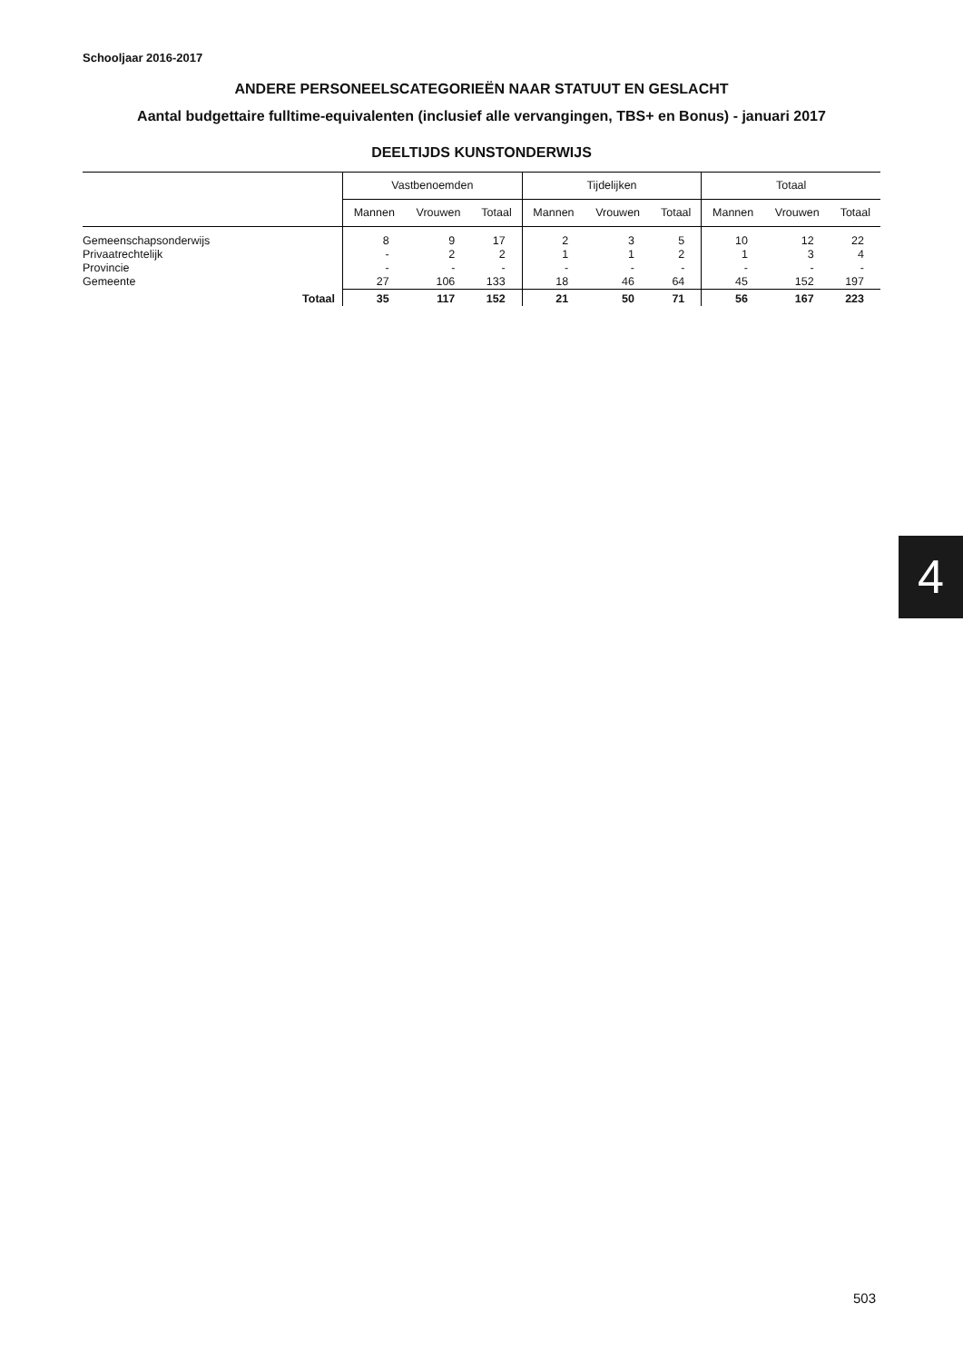Schooljaar 2016-2017
ANDERE PERSONEELSCATEGORIEËN NAAR STATUUT EN GESLACHT
Aantal budgettaire fulltime-equivalenten (inclusief alle vervangingen, TBS+ en Bonus) - januari 2017
DEELTIJDS KUNSTONDERWIJS
| | Vastbenoemden | | | Tijdelijken | | | Totaal | | |
| --- | --- | --- | --- | --- | --- | --- | --- | --- | --- |
| | Mannen | Vrouwen | Totaal | Mannen | Vrouwen | Totaal | Mannen | Vrouwen | Totaal |
| Gemeenschapsonderwijs | 8 | 9 | 17 | 2 | 3 | 5 | 10 | 12 | 22 |
| Privaatrechtelijk | - | 2 | 2 | 1 | 1 | 2 | 1 | 3 | 4 |
| Provincie | - | - | - | - | - | - | - | - | - |
| Gemeente | 27 | 106 | 133 | 18 | 46 | 64 | 45 | 152 | 197 |
| Totaal | 35 | 117 | 152 | 21 | 50 | 71 | 56 | 167 | 223 |
4
503